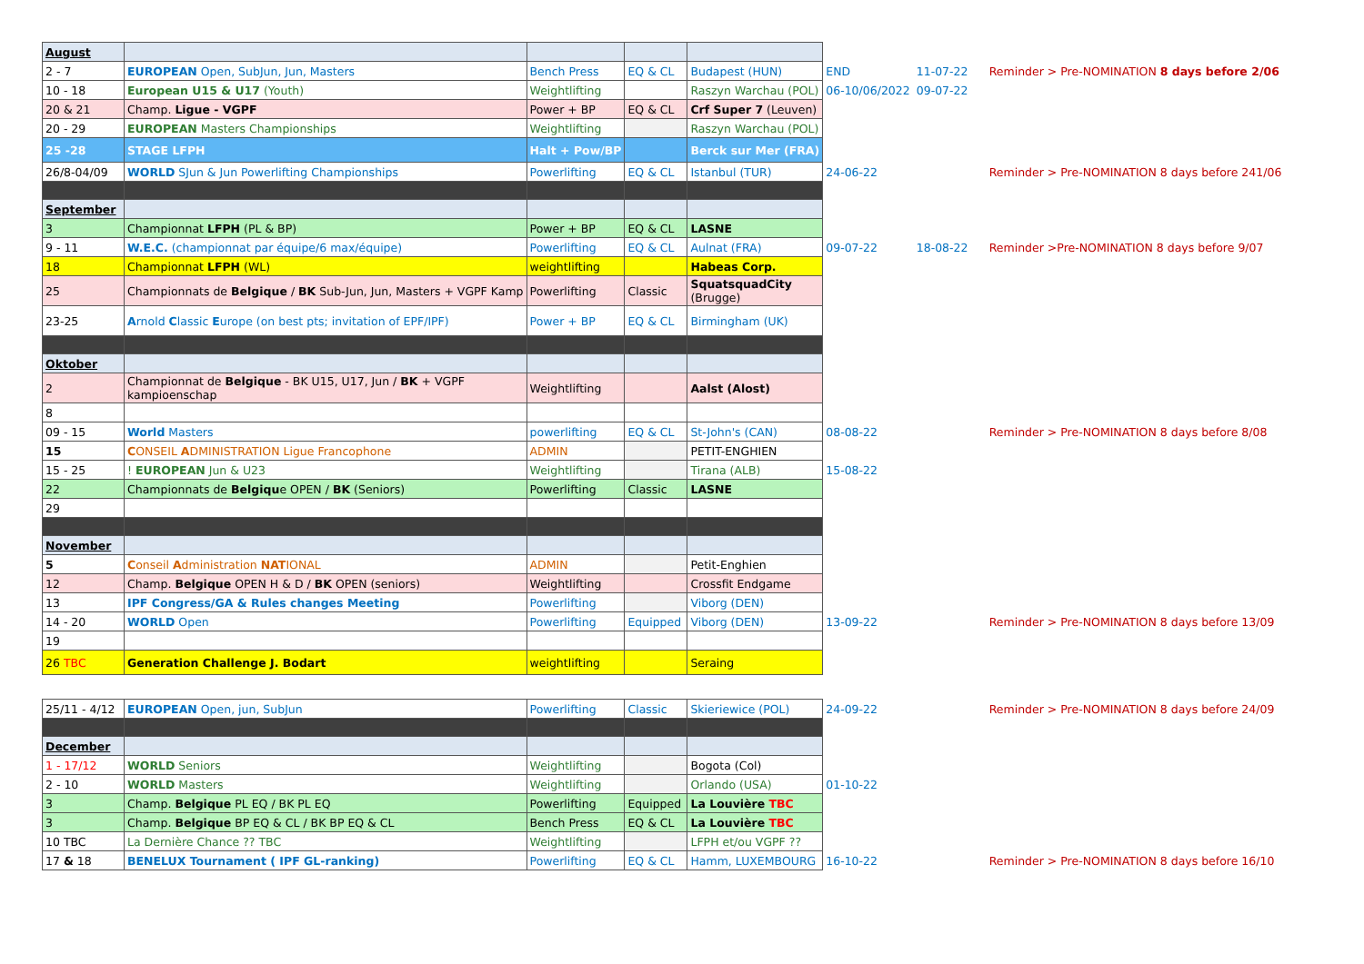| August | | | | | | | |
| 2 - 7 | EUROPEAN Open, SubJun, Jun, Masters | Bench Press | EQ & CL | Budapest (HUN) | END | 11-07-22 | Reminder > Pre-NOMINATION 8 days before 2/06 |
| 10 - 18 | European U15 & U17 (Youth) | Weightlifting | | Raszyn Warchau (POL) | 06-10/06/2022 | 09-07-22 | |
| 20 & 21 | Champ. Ligue - VGPF | Power + BP | EQ & CL | Crf Super 7 (Leuven) | | | |
| 20 - 29 | EUROPEAN Masters Championships | Weightlifting | | Raszyn Warchau (POL) | | | |
| 25 -28 | STAGE LFPH | Halt + Pow/BP | | Berck sur Mer (FRA) | | | |
| 26/8-04/09 | WORLD SJun & Jun Powerlifting Championships | Powerlifting | EQ & CL | Istanbul (TUR) | 24-06-22 | | Reminder > Pre-NOMINATION 8 days before 241/06 |
| September | | | | | | | |
| 3 | Championnat LFPH (PL & BP) | Power + BP | EQ & CL | LASNE | | | |
| 9 - 11 | W.E.C. (championnat par équipe/6 max/équipe) | Powerlifting | EQ & CL | Aulnat (FRA) | 09-07-22 | 18-08-22 | Reminder >Pre-NOMINATION 8 days before 9/07 |
| 18 | Championnat LFPH (WL) | weightlifting | | Habeas Corp. | | | |
| 25 | Championnats de Belgique / BK Sub-Jun, Jun, Masters + VGPF Kamp | Powerlifting | Classic | SquatsquadCity (Brugge) | | | |
| 23-25 | A rnold C lassic E urope (on best pts; invitation of EPF/IPF) | Power + BP | EQ & CL | Birmingham (UK) | | | |
| Oktober | | | | | | | |
| 2 | Championnat de Belgique - BK U15, U17, Jun / BK + VGPF kampioenschap | Weightlifting | | Aalst (Alost) | | | |
| 8 | | | | | | | |
| 09 - 15 | World Masters | powerlifting | EQ & CL | St-John's (CAN) | 08-08-22 | | Reminder > Pre-NOMINATION 8 days before 8/08 |
| 15 | C ONSEIL A DMINISTRATION Ligue Francophone | ADMIN | | PETIT-ENGHIEN | | | |
| 15 - 25 | ! EUROPEAN Jun & U23 | Weightlifting | | Tirana (ALB) | 15-08-22 | | |
| 22 | Championnats de Belgiqu e OPEN / BK (Seniors) | Powerlifting | Classic | LASNE | | | |
| 29 | | | | | | | |
| November | | | | | | | |
| 5 | C onseil A dministration NAT IONAL | ADMIN | | Petit-Enghien | | | |
| 12 | Champ. Belgique OPEN H & D / BK OPEN (seniors) | Weightlifting | | Crossfit Endgame | | | |
| 13 | IPF Congress/GA & Rules changes Meeting | Powerlifting | | Viborg (DEN) | | | |
| 14 - 20 | WORLD Open | Powerlifting | Equipped | Viborg (DEN) | 13-09-22 | | Reminder > Pre-NOMINATION 8 days before 13/09 |
| 19 | | | | | | | |
| 26 TBC | Generation Challenge J. Bodart | weightlifting | | Seraing | | | |
| 25/11 - 4/12 | EUROPEAN Open, jun, SubJun | Powerlifting | Classic | Skieriewice (POL) | 24-09-22 | | Reminder > Pre-NOMINATION 8 days before 24/09 |
| December | | | | | | | |
| 1 - 17/12 | WORLD Seniors | Weightlifting | | Bogota (Col) | | | |
| 2 - 10 | WORLD Masters | Weightlifting | | Orlando (USA) | 01-10-22 | | |
| 3 | Champ. Belgique PL EQ / BK PL EQ | Powerlifting | Equipped | La Louvière TBC | | | |
| 3 | Champ. Belgique BP EQ & CL / BK BP EQ & CL | Bench Press | EQ & CL | La Louvière TBC | | | |
| 10 TBC | La Dernière Chance ?? TBC | Weightlifting | | LFPH et/ou VGPF ?? | | | |
| 17 & 18 | BENELUX Tournament ( IPF GL-ranking) | Powerlifting | EQ & CL | Hamm, LUXEMBOURG | 16-10-22 | | Reminder > Pre-NOMINATION 8 days before 16/10 |